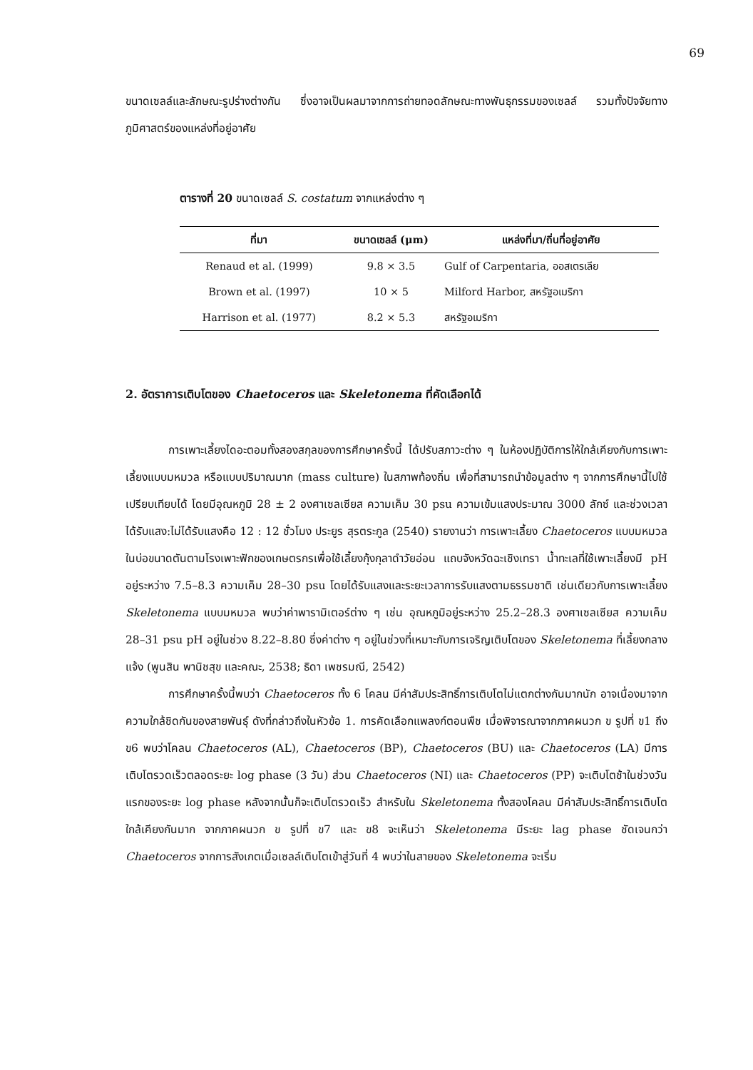69
ขนาดเซลล์และลักษณะรูปร่างต่างกัน ซึ่งอาจเป็นผลมาจากการถ่ายทอดลักษณะทางพันธุกรรมของเซลล์ รวมทั้งปัจจัยทางภูมิศาสตร์ของแหล่งที่อยู่อาศัย
ตารางที่ 20 ขนาดเซลล์ S. costatum จากแหล่งต่าง ๆ
| ที่มา | ขนาดเซลล์ (μm) | แหล่งที่มา/ถิ่นที่อยู่อาศัย |
| --- | --- | --- |
| Renaud et al. (1999) | 9.8 × 3.5 | Gulf of Carpentaria, ออสเตรเลีย |
| Brown et al. (1997) | 10 × 5 | Milford Harbor, สหรัฐอเมริกา |
| Harrison et al. (1977) | 8.2 × 5.3 | สหรัฐอเมริกา |
2. อัตราการเติบโตของ Chaetoceros และ Skeletonema ที่คัดเลือกได้
การเพาะเลี้ยงไดอะตอมทั้งสองสกุลของการศึกษาครั้งนี้ ได้ปรับสภาวะต่าง ๆ ในห้องปฏิบัติการให้ใกล้เคียงกับการเพาะเลี้ยงแบบมหมวล หรือแบบปริมาณมาก (mass culture) ในสภาพท้องถิ่น เพื่อที่สามารถนำข้อมูลต่าง ๆ จากการศึกษานี้ไปใช้เปรียบเทียบได้ โดยมีอุณหภูมิ 28 ± 2 องศาเซลเซียส ความเค็ม 30 psu ความเข้มแสงประมาณ 3000 ลักซ์ และช่วงเวลาได้รับแสง:ไม่ได้รับแสงคือ 12 : 12 ชั่วโมง ประยูร สุรตระกูล (2540) รายงานว่า การเพาะเลี้ยง Chaetoceros แบบมหมวลในบ่อขนาดตันตามโรงเพาะฟักของเกษตรกรเพื่อใช้เลี้ยงกุ้งกุลาดำวัยอ่อน แถบจังหวัดฉะเชิงเทรา น้ำทะเลที่ใช้เพาะเลี้ยงมี pH อยู่ระหว่าง 7.5–8.3 ความเค็ม 28–30 psu โดยได้รับแสงและระยะเวลาการรับแสงตามธรรมชาติ เช่นเดียวกับการเพาะเลี้ยง Skeletonema แบบมหมวล พบว่าค่าพารามิเตอร์ต่าง ๆ เช่น อุณหภูมิอยู่ระหว่าง 25.2–28.3 องศาเซลเซียส ความเค็ม 28–31 psu pH อยู่ในช่วง 8.22–8.80 ซึ่งค่าต่าง ๆ อยู่ในช่วงที่เหมาะกับการเจริญเติบโตของ Skeletonema ที่เลี้ยงกลางแจ้ง (พูนสิน พานิชสุข และคณะ, 2538; ธิดา เพชรมณี, 2542)
การศึกษาครั้งนี้พบว่า Chaetoceros ทั้ง 6 โคลน มีค่าสัมประสิทธิ์การเติบโตไม่แตกต่างกันมากนัก อาจเนื่องมาจาก ความใกล้ชิดกันของสายพันธุ์ ดังที่กล่าวถึงในหัวข้อ 1. การคัดเลือกแพลงก์ตอนพืช เมื่อพิจารณาจากภาคผนวก ข รูปที่ ข1 ถึง ข6 พบว่าโคลน Chaetoceros (AL), Chaetoceros (BP), Chaetoceros (BU) และ Chaetoceros (LA) มีการเติบโตรวดเร็วตลอดระยะ log phase (3 วัน) ส่วน Chaetoceros (NI) และ Chaetoceros (PP) จะเติบโตช้าในช่วงวันแรกของระยะ log phase หลังจากนั้นก็จะเติบโตรวดเร็ว สำหรับใน Skeletonema ทั้งสองโคลน มีค่าสัมประสิทธิ์การเติบโตใกล้เคียงกันมาก จากภาคผนวก ข รูปที่ ข7 และ ข8 จะเห็นว่า Skeletonema มีระยะ lag phase ชัดเจนกว่า Chaetoceros จากการสังเกตเมื่อเซลล์เติบโตเข้าสู่วันที่ 4 พบว่าในสายของ Skeletonema จะเริ่ม